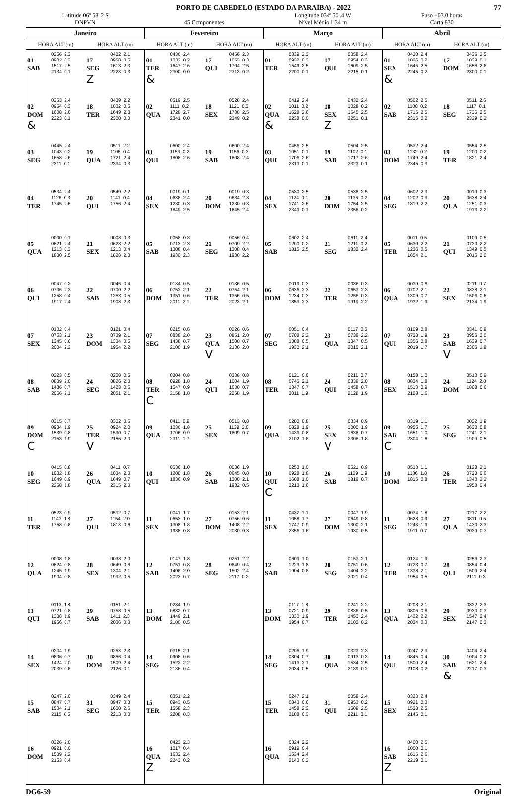77
PORTO DE CABEDELO (ESTADO DA PARAÍBA) - 2022
Latitude 06º 58'.2 S
DNPVN
45 Componentes Longitude 034º 50'.4 W
Nível Médio 1.34 m
Fuso +03.0 horas
Carta 830
| Janeiro | | | | Fevereiro | | | | Março | | | | Abril | | | |
| --- | --- | --- | --- | --- | --- | --- | --- | --- | --- | --- | --- | --- | --- | --- | --- |
| HORA ALT (m) | | HORA ALT (m) | | HORA ALT (m) | | HORA ALT (m) | | HORA ALT (m) | | HORA ALT (m) | | HORA ALT (m) | | HORA ALT (m) | |
| 01 SAB | 0256 2.3 0902 0.3 1517 2.5 2134 0.1 | 17 SEG Z | 0402 2.1 0958 0.5 1613 2.3 2223 0.3 | 01 TER & | 0436 2.4 1032 0.2 1647 2.6 2300 0.0 | 17 QUI | 0456 2.3 1053 0.3 1704 2.5 2313 0.2 | 01 TER | 0339 2.3 0932 0.3 1549 2.5 2200 0.1 | 17 QUI | 0358 2.4 0954 0.3 1609 2.5 2215 0.1 | 01 SEX & | 0430 2.4 1026 0.2 1645 2.5 2245 0.2 | 17 DOM | 0436 2.5 1039 0.1 1656 2.6 2300 0.1 |
| 02 DOM & | 0353 2.4 0954 0.3 1608 2.6 2223 0.1 | 18 TER | 0439 2.2 1032 0.5 1649 2.3 2300 0.3 | 02 QUA | 0519 2.5 1111 0.2 1728 2.7 2341 0.0 | 18 SEX | 0528 2.4 1121 0.3 1738 2.5 2349 0.2 | 02 QUA & | 0419 2.4 1011 0.2 1628 2.6 2238 0.0 | 18 SEX Z | 0432 2.4 1028 0.2 1645 2.5 2251 0.1 | 02 SAB | 0502 2.5 1100 0.2 1715 2.5 2315 0.2 | 18 SEG | 0511 2.6 1117 0.1 1736 2.5 2339 0.2 |
| 03 SEG | 0445 2.4 1043 0.2 1658 2.6 2311 0.1 | 19 QUA | 0511 2.2 1106 0.4 1721 2.4 2334 0.3 | 03 QUI | 0600 2.4 1153 0.2 1808 2.6 | 19 SAB | 0600 2.4 1156 0.3 1808 2.4 | 03 QUI | 0456 2.5 1051 0.1 1706 2.6 2313 0.1 | 19 SAB | 0504 2.5 1102 0.1 1717 2.6 2323 0.1 | 03 DOM | 0532 2.4 1132 0.2 1749 2.4 2345 0.3 | 19 TER | 0554 2.5 1200 0.2 1821 2.4 |
| 04 TER | 0534 2.4 1128 0.3 1745 2.6 | 20 QUI | 0549 2.2 1141 0.4 1756 2.4 | 04 SEX | 0019 0.1 0638 2.4 1230 0.3 1849 2.5 | 20 DOM | 0019 0.3 0634 2.3 1230 0.3 1845 2.4 | 04 SEX | 0530 2.5 1124 0.1 1741 2.6 2349 0.1 | 20 DOM | 0538 2.5 1136 0.2 1754 2.5 2358 0.2 | 04 SEG | 0602 2.3 1202 0.3 1819 2.2 | 20 QUA | 0019 0.3 0638 2.4 1251 0.3 1913 2.2 |
| 05 QUA | 0000 0.1 0621 2.4 1213 0.3 1830 2.5 | 21 SEX | 0008 0.3 0623 2.2 1213 0.4 1828 2.3 | 05 SAB | 0058 0.3 0713 2.3 1308 0.4 1930 2.3 | 21 SEG | 0056 0.4 0709 2.2 1308 0.4 1930 2.2 | 05 SAB | 0602 2.4 1200 0.2 1815 2.5 | 21 SEG | 0611 2.4 1211 0.2 1832 2.4 | 05 TER | 0011 0.5 0630 2.2 1236 0.5 1854 2.1 | 21 QUI | 0109 0.5 0730 2.2 1349 0.5 2015 2.0 |
| 06 QUI | 0047 0.2 0706 2.3 1258 0.4 1917 2.4 | 22 SAB | 0045 0.4 0700 2.2 1253 0.5 1908 2.3 | 06 DOM | 0134 0.5 0753 2.1 1351 0.6 2011 2.1 | 22 TER | 0136 0.5 0754 2.1 1356 0.5 2023 2.1 | 06 DOM | 0019 0.3 0636 2.3 1234 0.3 1853 2.3 | 22 TER | 0036 0.3 0653 2.3 1256 0.3 1919 2.2 | 06 QUA | 0039 0.6 0702 2.1 1309 0.7 1932 1.9 | 22 SEX | 0211 0.7 0838 2.1 1506 0.6 2134 1.9 |
| 07 SEX | 0132 0.4 0753 2.1 1345 0.6 2004 2.2 | 23 DOM | 0121 0.4 0739 2.1 1334 0.5 1954 2.2 | 07 SEG | 0215 0.6 0838 2.0 1438 0.7 2100 1.9 | 23 QUA V | 0226 0.6 0851 2.0 1500 0.7 2130 2.0 | 07 SEG | 0051 0.4 0708 2.2 1308 0.5 1930 2.1 | 23 QUA | 0117 0.5 0738 2.2 1347 0.5 2015 2.1 | 07 QUI | 0109 0.8 0738 1.9 1356 0.8 2019 1.7 | 23 SAB V | 0341 0.9 0956 2.0 1639 0.7 2306 1.9 |
| 08 SAB | 0223 0.5 0839 2.0 1436 0.7 2056 2.1 | 24 SEG | 0208 0.5 0826 2.0 1423 0.6 2051 2.1 | 08 TER C | 0304 0.8 0928 1.8 1547 0.9 2158 1.8 | 24 QUI | 0338 0.8 1004 1.9 1630 0.7 2258 1.9 | 08 TER | 0121 0.6 0745 2.1 1347 0.7 2011 1.9 | 24 QUI | 0211 0.7 0839 2.0 1458 0.7 2128 1.9 | 08 SEX | 0158 1.0 0834 1.8 1513 0.9 2128 1.6 | 24 DOM | 0513 0.9 1124 2.0 1808 0.6 |
| 09 DOM C | 0315 0.7 0934 1.9 1539 0.8 2153 1.9 | 25 TER V | 0302 0.6 0924 2.0 1530 0.7 2156 2.0 | 09 QUA | 0411 0.9 1036 1.8 1706 0.9 2311 1.7 | 25 SEX | 0513 0.8 1139 2.0 1809 0.7 | 09 QUA | 0200 0.8 0828 1.9 1439 0.8 2102 1.8 | 25 SEX V | 0334 0.9 1000 1.9 1638 0.7 2308 1.8 | 09 SAB C | 0319 1.1 0956 1.7 1651 1.0 2304 1.6 | 25 SEG | 0032 1.9 0630 0.8 1241 2.1 1909 0.5 |
| 10 SEG | 0415 0.8 1032 1.8 1649 0.9 2258 1.8 | 26 QUA | 0411 0.7 1034 2.0 1649 0.7 2315 2.0 | 10 QUI | 0536 1.0 1200 1.8 1836 0.9 | 26 SAB | 0036 1.9 0645 0.8 1300 2.1 1932 0.5 | 10 QUI C | 0253 1.0 0928 1.8 1608 1.0 2213 1.6 | 26 SAB | 0521 0.9 1139 1.9 1819 0.7 | 10 DOM | 0513 1.1 1136 1.8 1815 0.8 | 26 TER | 0128 2.1 0728 0.6 1343 2.2 1958 0.4 |
| 11 TER | 0523 0.9 1143 1.8 1758 0.8 | 27 QUI | 0532 0.7 1154 2.0 1813 0.6 | 11 SEX | 0041 1.7 0653 1.0 1308 1.8 1938 0.8 | 27 DOM | 0153 2.1 0756 0.6 1408 2.2 2030 0.3 | 11 SEX | 0432 1.1 1058 1.7 1747 0.9 2356 1.6 | 27 DOM | 0047 1.9 0649 0.8 1300 2.1 1930 0.5 | 11 SEG | 0034 1.8 0628 0.9 1243 1.9 1911 0.7 | 27 QUA | 0217 2.2 0811 0.5 1430 2.3 2039 0.3 |
| 12 QUA | 0008 1.8 0624 0.8 1245 1.9 1904 0.8 | 28 SEX | 0038 2.0 0649 0.6 1304 2.1 1932 0.5 | 12 SAB | 0147 1.8 0751 0.8 1406 2.0 2023 0.7 | 28 SEG | 0251 2.2 0849 0.4 1502 2.4 2117 0.2 | 12 SAB | 0609 1.0 1223 1.8 1904 0.8 | 28 SEG | 0153 2.1 0751 0.6 1404 2.2 2021 0.4 | 12 TER | 0124 1.9 0723 0.7 1338 2.1 1954 0.5 | 28 QUI | 0256 2.3 0854 0.4 1509 2.4 2111 0.3 |
| 13 QUI | 0113 1.8 0721 0.8 1338 1.9 1956 0.7 | 29 SAB | 0151 2.1 0758 0.5 1411 2.3 2036 0.3 | 13 DOM | 0234 1.9 0832 0.7 1449 2.1 2100 0.5 | | | 13 DOM | 0117 1.8 0721 0.9 1330 1.9 1954 0.7 | 29 TER | 0241 2.2 0836 0.5 1453 2.4 2102 0.2 | 13 QUA | 0208 2.1 0806 0.6 1422 2.2 2034 0.3 | 29 SEX | 0332 2.3 0930 0.3 1547 2.4 2147 0.3 |
| 14 SEX | 0204 1.9 0806 0.7 1424 2.0 2039 0.6 | 30 DOM | 0253 2.3 0856 0.4 1509 2.4 2126 0.1 | 14 SEG | 0315 2.1 0908 0.6 1523 2.2 2136 0.4 | | | 14 SEG | 0206 1.9 0804 0.7 1419 2.1 2034 0.5 | 30 QUA | 0323 2.3 0913 0.3 1534 2.5 2139 0.2 | 14 QUI | 0247 2.3 0845 0.4 1500 2.4 2108 0.2 | 30 SAB & | 0404 2.4 1004 0.2 1621 2.4 2217 0.3 |
| 15 SAB | 0247 2.0 0847 0.7 1504 2.1 2115 0.5 | 31 SEG | 0349 2.4 0947 0.3 1600 2.6 2213 0.0 | 15 TER | 0351 2.2 0943 0.5 1558 2.3 2208 0.3 | | | 15 TER | 0247 2.1 0843 0.6 1458 2.3 2108 0.3 | 31 QUI | 0358 2.4 0953 0.2 1609 2.5 2211 0.1 | 15 SEX | 0323 2.4 0921 0.3 1538 2.5 2145 0.1 | | |
| 16 DOM | 0326 2.0 0921 0.6 1539 2.2 2153 0.4 | | | 16 QUA Z | 0423 2.3 1017 0.4 1632 2.4 2243 0.2 | | | 16 QUA | 0324 2.2 0919 0.4 1534 2.4 2143 0.2 | | | 16 SAB Z | 0400 2.5 1000 0.1 1615 2.6 2219 0.1 | | |
DG6-59 Original